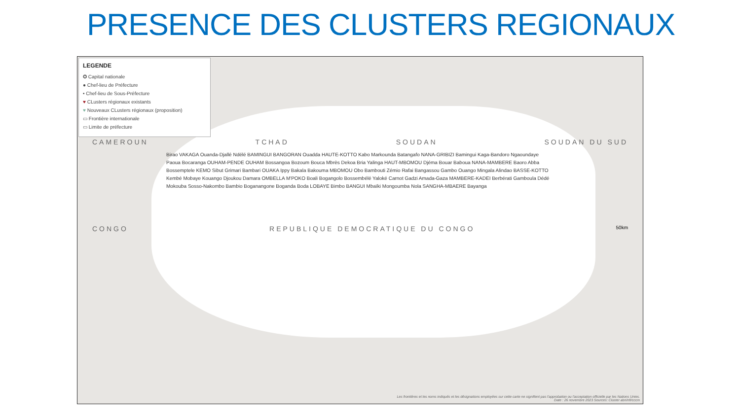PRESENCE DES CLUSTERS REGIONAUX
LEGENDE
✪ Capital nationale
● Chef-lieu de Préfecture
• Chef-lieu de Sous-Préfecture
♥ CLusters régionaux existants
♥ Nouveaux CLusters régionaux (proposition)
▭ Frontière internationale
▭ Limite de préfecture
CAMEROUN TCHAD SOUDAN SOUDAN DU SUD
Birao VAKAGA Ouanda-Djallé Ndélé BAMINGUI BANGORAN Ouadda HAUTE-KOTTO Kabo Markounda Batangafo NANA-GRIBIZI Bamingui Kaga-Bandoro Ngaoundaye Paoua Bocaranga OUHAM-PENDE OUHAM Bossangoa Bozoum Bouca Mbrès Dekoa Bria Yalinga HAUT-MBOMOU Djéma Bouar Baboua NANA-MAMBERE Baoro Abba Bossemptele KEMO Sibut Grimari Bambari OUAKA Ippy Bakala Bakouma MBOMOU Obo Bambouti Zémio Rafai Bangassou Gambo Ouango Mingala Alindao BASSE-KOTTO Kembé Mobaye Kouango Djoukou Damara OMBELLA M'POKO Boali Bogangolo Bossembélé Yaloké Carnot Gadzi Amada-Gaza MAMBERE-KADEI Berbérati Gamboula Dédé Mokouba Sosso-Nakombo Bambio Boganangone Boganda Boda LOBAYE Bimbo BANGUI Mbaïki Mongoumba Nola SANGHA-MBAERE Bayanga
CONGO REPUBLIQUE DEMOCRATIQUE DU CONGO 50km
Les frontières et les noms indiqués et les désignations employées sur cette carte ne signifient pas l'approbation ou l'acceptation officielle par les Nations Unies.
Date : 26 novembre 2023 Sources: Cluster abri/nfi/cccm